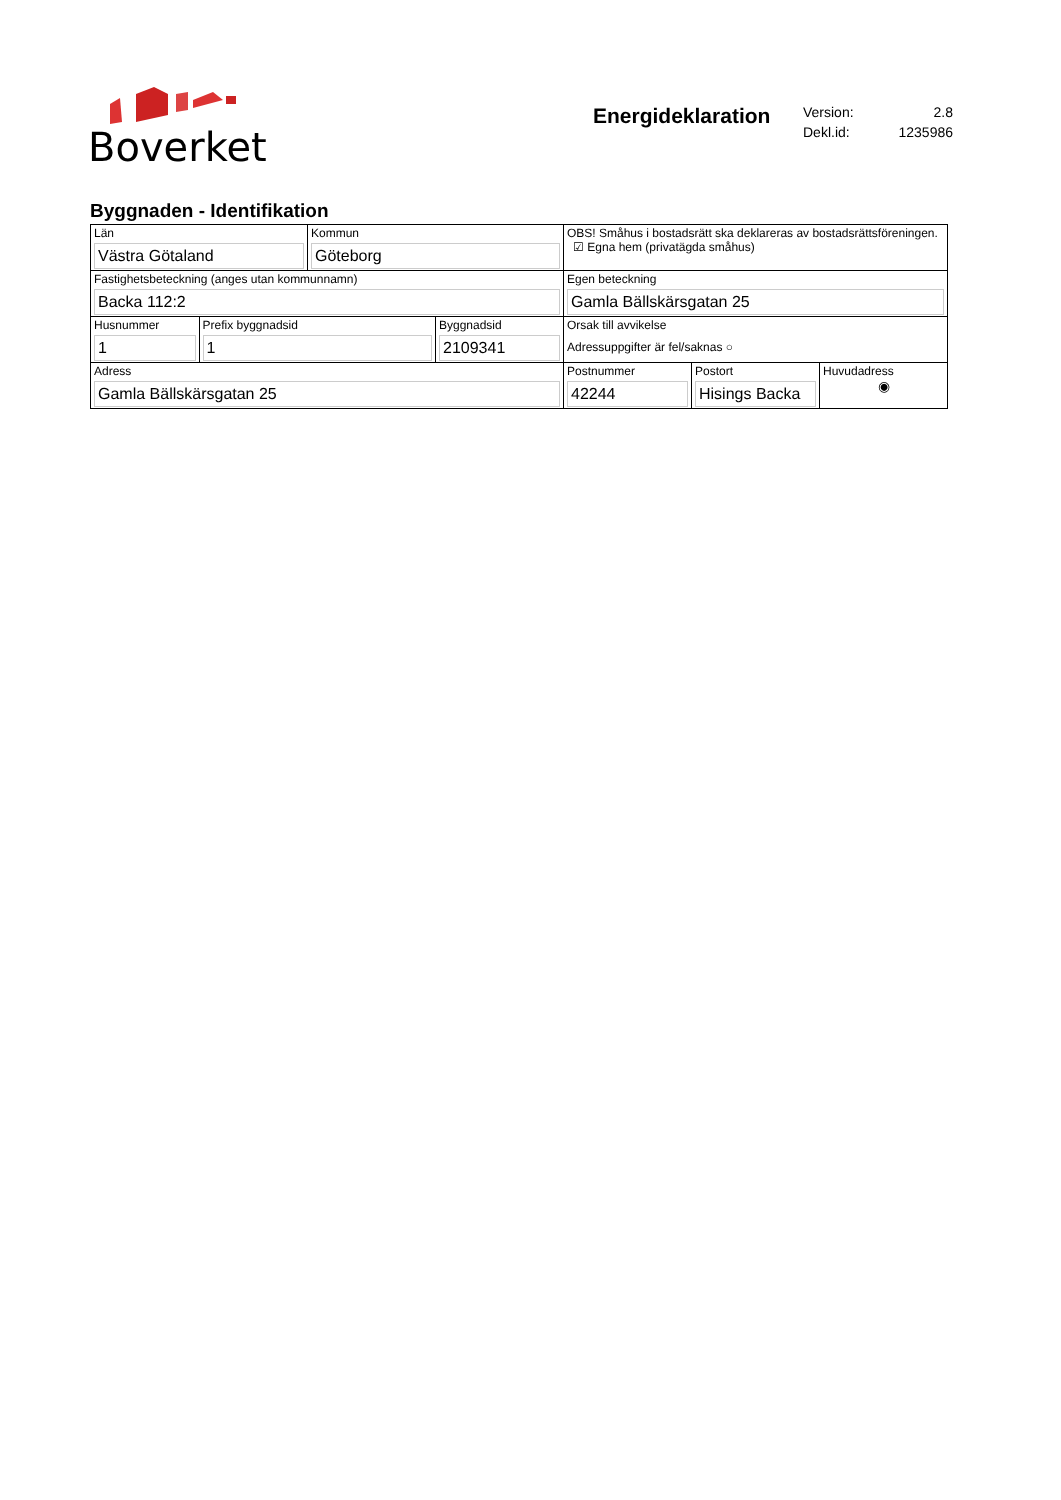Boverket
Energideklaration
Version: 2.8
Dekl.id: 1235986
Byggnaden - Identifikation
| Län Västra Götaland | | Kommun Göteborg | | OBS! Småhus i bostadsrätt ska deklareras av bostadsrättsföreningen. ☑ Egna hem (privatägda småhus) | | |
| Fastighetsbeteckning (anges utan kommunnamn) Backa 112:2 | | | | Egen beteckning Gamla Bällskärsgatan 25 | | |
| Husnummer 1 | Prefix byggnadsid 1 | | Byggnadsid 2109341 | Orsak till avvikelse Adressuppgifter är fel/saknas ○ | | |
| Adress Gamla Bällskärsgatan 25 | | | | Postnummer 42244 | Postort Hisings Backa | Huvudadress ◉ |